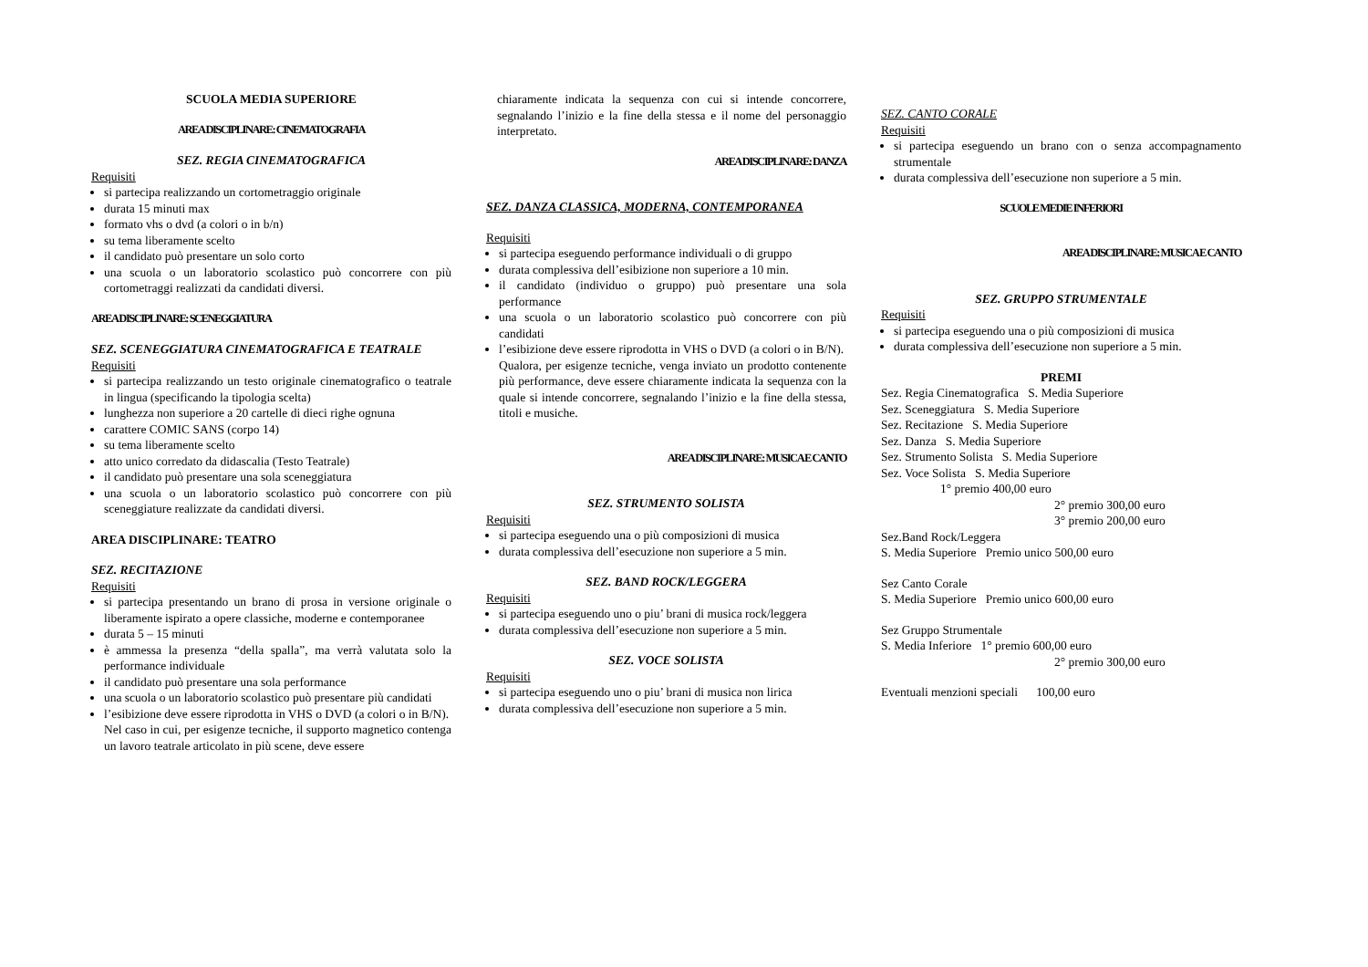SCUOLA MEDIA SUPERIORE
AREA DISCIPLINARE: CINEMATOGRAFIA
SEZ. REGIA CINEMATOGRAFICA
Requisiti
si partecipa realizzando un cortometraggio originale
durata 15 minuti max
formato vhs o dvd (a colori o in b/n)
su tema liberamente scelto
il candidato può presentare un solo corto
una scuola o un laboratorio scolastico può concorrere con più cortometraggi realizzati da candidati diversi.
AREA DISCIPLINARE: SCENEGGIATURA
SEZ. SCENEGGIATURA CINEMATOGRAFICA E TEATRALE
Requisiti
si partecipa realizzando un testo originale cinematografico o teatrale in lingua (specificando la tipologia scelta)
lunghezza non superiore a 20 cartelle di dieci righe ognuna
carattere COMIC SANS (corpo 14)
su tema liberamente scelto
atto unico corredato da didascalia (Testo Teatrale)
il candidato può presentare una sola sceneggiatura
una scuola o un laboratorio scolastico può concorrere con più sceneggiature realizzate da candidati diversi.
AREA DISCIPLINARE: TEATRO
SEZ. RECITAZIONE
Requisiti
si partecipa presentando un brano di prosa in versione originale o liberamente ispirato a opere classiche, moderne e contemporanee
durata 5 – 15 minuti
è ammessa la presenza “della spalla”, ma verrà valutata solo la performance individuale
il candidato può presentare una sola performance
una scuola o un laboratorio scolastico può presentare più candidati
l’esibizione deve essere riprodotta in VHS o DVD (a colori o in B/N).
Nel caso in cui, per esigenze tecniche, il supporto magnetico contenga un lavoro teatrale articolato in più scene, deve essere
chiaramente indicata la sequenza con cui si intende concorrere, segnalando l’inizio e la fine della stessa e il nome del personaggio interpretato.
AREA DISCIPLINARE: DANZA
SEZ. DANZA CLASSICA, MODERNA, CONTEMPORANEA
Requisiti
si partecipa eseguendo performance individuali o di gruppo
durata complessiva dell’esibizione non superiore a 10 min.
il candidato (individuo o gruppo) può presentare una sola performance
una scuola o un laboratorio scolastico può concorrere con più candidati
l’esibizione deve essere riprodotta in VHS o DVD (a colori o in B/N).
Qualora, per esigenze tecniche, venga inviato un prodotto contenente più performance, deve essere chiaramente indicata la sequenza con la quale si intende concorrere, segnalando l’inizio e la fine della stessa, titoli e musiche.
AREA DISCIPLINARE: MUSICA E CANTO
SEZ. STRUMENTO SOLISTA
Requisiti
si partecipa eseguendo una o più composizioni di musica
durata complessiva dell’esecuzione non superiore a 5 min.
SEZ. BAND ROCK/LEGGERA
Requisiti
si partecipa eseguendo uno o piu’ brani di musica rock/leggera
durata complessiva dell’esecuzione non superiore a 5 min.
SEZ. VOCE SOLISTA
Requisiti
si partecipa eseguendo uno o piu’ brani di musica non lirica
durata complessiva dell’esecuzione non superiore a 5 min.
SEZ. CANTO CORALE
Requisiti
si partecipa eseguendo un brano con o senza accompagnamento strumentale
durata complessiva dell’esecuzione non superiore a 5 min.
SCUOLE MEDIE INFERIORI
AREA DISCIPLINARE: MUSICA E CANTO
SEZ. GRUPPO STRUMENTALE
Requisiti
si partecipa eseguendo una o più composizioni di musica
durata complessiva dell’esecuzione non superiore a 5 min.
PREMI
Sez. Regia Cinematografica S. Media Superiore
Sez. Sceneggiatura S. Media Superiore
Sez. Recitazione S. Media Superiore
Sez. Danza S. Media Superiore
Sez. Strumento Solista S. Media Superiore
Sez. Voce Solista S. Media Superiore
1° premio 400,00 euro
2° premio 300,00 euro
3° premio 200,00 euro
Sez.Band Rock/Leggera
S. Media Superiore Premio unico 500,00 euro
Sez Canto Corale
S. Media Superiore Premio unico 600,00 euro
Sez Gruppo Strumentale
S. Media Inferiore 1° premio 600,00 euro
2° premio 300,00 euro
Eventuali menzioni speciali 100,00 euro